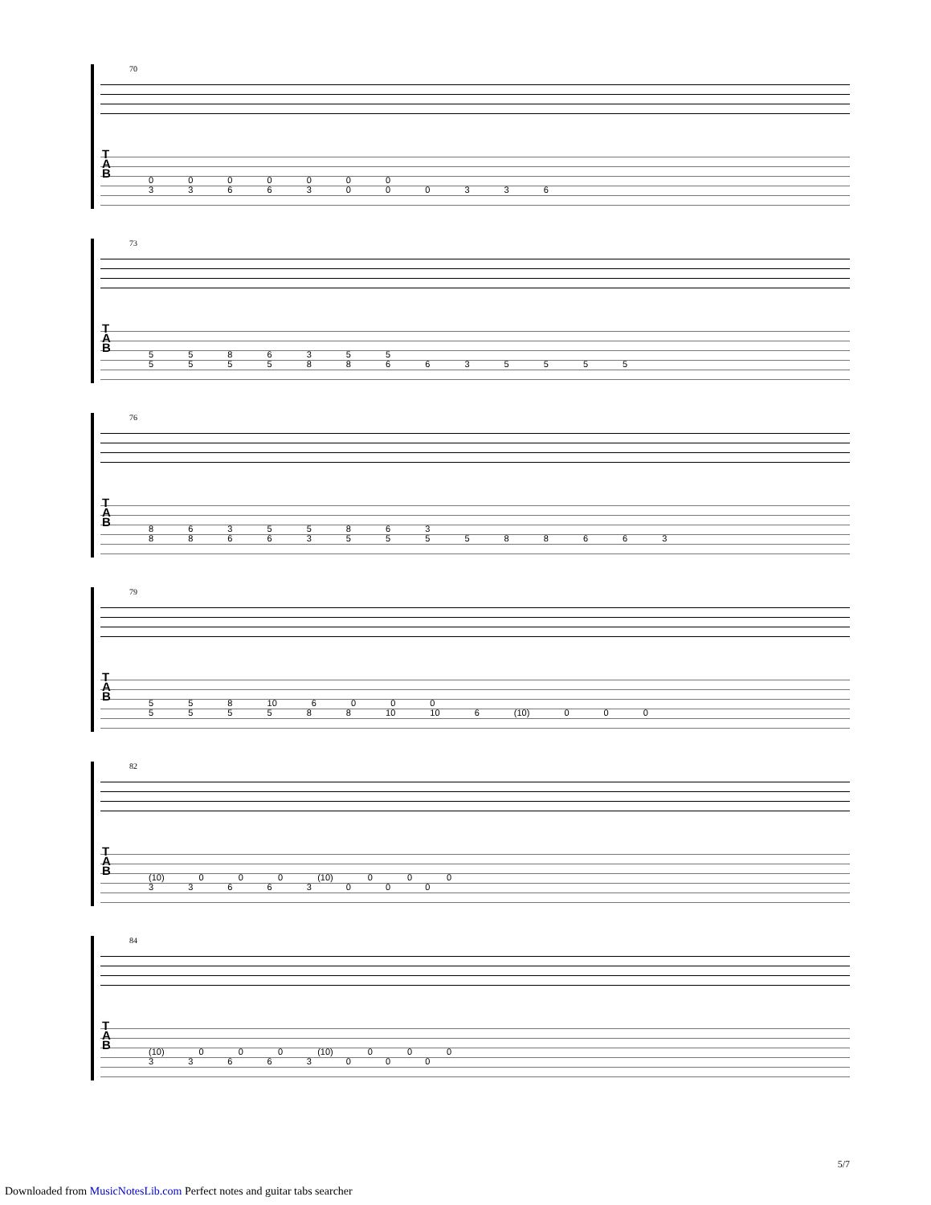70
T
A
B
0 0 0 0 0 0 0
3 3 6 6 3 0 0 0 3 3 6
73
T
A
B
5 5 8 6 3 5 5
5 5 5 5 8 8 6 6 3 5 5 5 5
76
T
A
B
8 6 3 5 5 8 6 3
8 8 6 6 3 5 5 5 5 8 8 6 6 3
79
T
A
B
5 5 8 10 6 0 0 0
5 5 5 5 8 8 10 10 6 (10) 0 0 0
82
T
A
B
(10) 0 0 0 (10) 0 0 0
3 3 6 6 3 0 0 0
84
T
A
B
(10) 0 0 0 (10) 0 0 0
3 3 6 6 3 0 0 0
5/7
Downloaded from MusicNotesLib.com Perfect notes and guitar tabs searcher